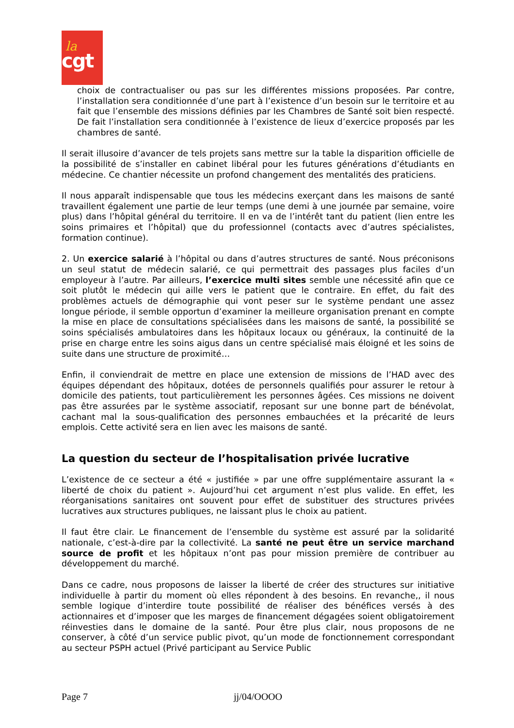la
cgt
choix de contractualiser ou pas sur les différentes missions proposées. Par contre, l’installation sera conditionnée d’une part à l’existence d’un besoin sur le territoire et au fait que l’ensemble des missions définies par les Chambres de Santé soit bien respecté. De fait l’installation sera conditionnée à l’existence de lieux d’exercice proposés par les chambres de santé.
Il serait illusoire d’avancer de tels projets sans mettre sur la table la disparition officielle de la possibilité de s’installer en cabinet libéral pour les futures générations d’étudiants en médecine. Ce chantier nécessite un profond changement des mentalités des praticiens.
Il nous apparaît indispensable que tous les médecins exerçant dans les maisons de santé travaillent également une partie de leur temps (une demi à une journée par semaine, voire plus) dans l’hôpital général du territoire. Il en va de l’intérêt tant du patient (lien entre les soins primaires et l’hôpital) que du professionnel (contacts avec d’autres spécialistes, formation continue).
2. Un exercice salarié à l’hôpital ou dans d’autres structures de santé. Nous préconisons un seul statut de médecin salarié, ce qui permettrait des passages plus faciles d’un employeur à l’autre. Par ailleurs, l’exercice multi sites semble une nécessité afin que ce soit plutôt le médecin qui aille vers le patient que le contraire. En effet, du fait des problèmes actuels de démographie qui vont peser sur le système pendant une assez longue période, il semble opportun d’examiner la meilleure organisation prenant en compte la mise en place de consultations spécialisées dans les maisons de santé, la possibilité se soins spécialisés ambulatoires dans les hôpitaux locaux ou généraux, la continuité de la prise en charge entre les soins aigus dans un centre spécialisé mais éloigné et les soins de suite dans une structure de proximité…
Enfin, il conviendrait de mettre en place une extension de missions de l’HAD avec des équipes dépendant des hôpitaux, dotées de personnels qualifiés pour assurer le retour à domicile des patients, tout particulièrement les personnes âgées. Ces missions ne doivent pas être assurées par le système associatif, reposant sur une bonne part de bénévolat, cachant mal la sous-qualification des personnes embauchées et la précarité de leurs emplois. Cette activité sera en lien avec les maisons de santé.
La question du secteur de l’hospitalisation privée lucrative
L’existence de ce secteur a été « justifiée » par une offre supplémentaire assurant la « liberté de choix du patient ». Aujourd’hui cet argument n’est plus valide. En effet, les réorganisations sanitaires ont souvent pour effet de substituer des structures privées lucratives aux structures publiques, ne laissant plus le choix au patient.
Il faut être clair. Le financement de l’ensemble du système est assuré par la solidarité nationale, c’est-à-dire par la collectivité. La santé ne peut être un service marchand source de profit et les hôpitaux n’ont pas pour mission première de contribuer au développement du marché.
Dans ce cadre, nous proposons de laisser la liberté de créer des structures sur initiative individuelle à partir du moment où elles répondent à des besoins. En revanche,, il nous semble logique d’interdire toute possibilité de réaliser des bénéfices versés à des actionnaires et d’imposer que les marges de financement dégagées soient obligatoirement réinvesties dans le domaine de la santé. Pour être plus clair, nous proposons de ne conserver, à côté d’un service public pivot, qu’un mode de fonctionnement correspondant au secteur PSPH actuel (Privé participant au Service Public
Page 7 jj/04/OOOO